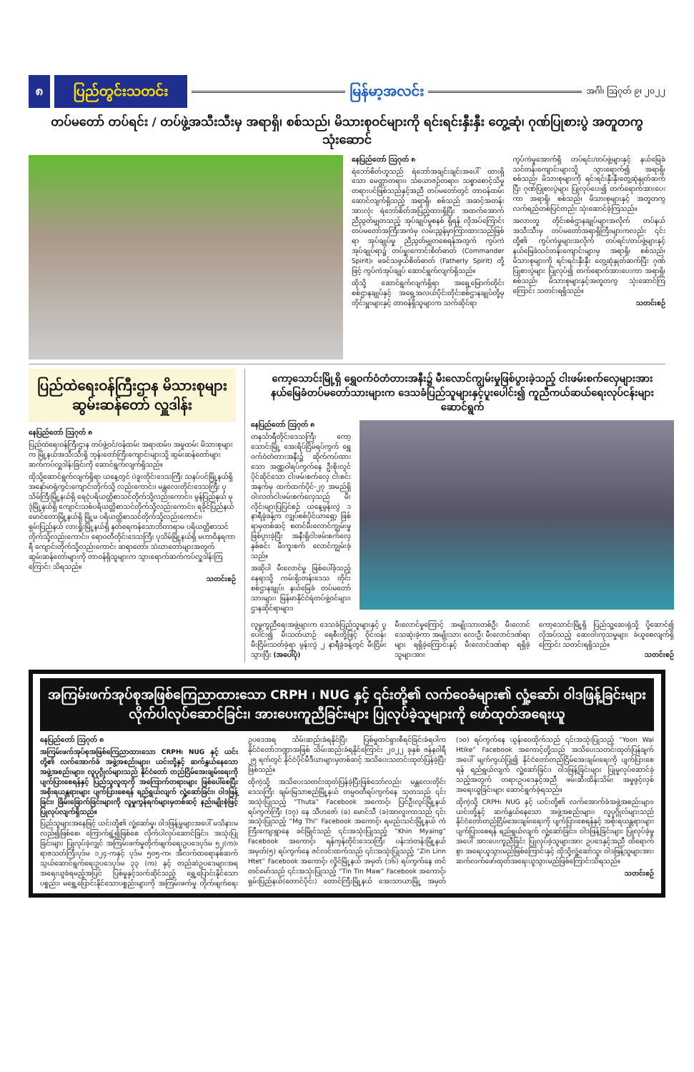၈ ပြည်တွင်းသတင်း
မြန်မာ့အလင်း
အင်္ဂါ၊ ဩဂုတ် ၉၊ ၂၀၂၂
တပ်မတော် တပ်ရင်း / တပ်ဖွဲ့အသီးသီးမှ အရာရှိ၊ စစ်သည်၊ မိသားစုဝင်များကို ရင်းရင်းနှီးနှီး တွေ့ဆုံ၊ ဂုဏ်ပြုစားပွဲ အတူတကွသုံးဆောင်
နေပြည်တော် ဩဂုတ် ၈
ရဲဘော်စိတ်ဟူသည် ရဲဘော်အချင်းချင်းအပေါ် ထားရှိသော မေတ္တာတရား၊ သံယောဇဉ်တရား၊ သစ္စာစောင့်သိမှု တရားပင်ဖြစ်သည်နှင့်အညီ တပ်မတော်တွင် တာဝန်ထမ်းဆောင်လျက်ရှိသည့် အရာရှိ၊ စစ်သည် အဆင့်အတန်းအားလုံး ရဲဘော်စိတ်အပြည့်ထားရှိပြီး အထက်အောက်ညီညွတ်မျှတသည့် အုပ်ချုပ်မှုစနစ် ရှိရန် လိုအပ်ကြောင်း တပ်မတော်အကြီးအကဲမှ လမ်းညွှန်မှာကြားထားသည်ဖြစ်ရာ အုပ်ချုပ်မှု ညီညွတ်မျှတစေရန်အတွက် ကွပ်ကဲအုပ်ချုပ်ရာ၌ တပ်မှူးကောင်းစိတ်ဓာတ် (Commander Spirit)၊ ဖခင်သဖွယ်စိတ်ဓာတ် (Fatherly Spirit) တို့ဖြင့် ကွပ်ကဲအုပ်ချုပ် ဆောင်ရွက်လျက်ရှိသည်။
ထိုသို့ ဆောင်ရွက်လျက်ရှိရာ အရှေ့မြောက်တိုင်းစစ်ဌာနချုပ်နှင့် အရှေ့အလယ်ပိုင်းတိုင်းစစ်ဌာနချုပ်တို့မှ တိုင်းမှူးများနှင့် တာဝန်ရှိသူများက သက်ဆိုင်ရာ
ကွပ်ကဲမှုအောက်ရှိ တပ်ရင်း/တပ်ဖွဲ့များနှင့် နယ်မြေခံသင်တန်းကျောင်းများသို့ သွားရောက်၍ အရာရှိ၊ စစ်သည်၊ မိသားစုများကို ရင်းရင်းနှီးနှီးတွေ့ဆုံနှုတ်ဆက်ပြီး ဂုဏ်ပြုစားပွဲများ ပြုလုပ်ပေး၍ တက်ရောက်အားပေးကာ အရာရှိ၊ စစ်သည်၊ မိသားစုများနှင့် အတူတကွလက်ရည်တစ်ပြင်တည်း သုံးဆောင်ခဲ့ကြသည်။
အလားတူ တိုင်းစစ်ဌာနချုပ်များအလိုက် တပ်နယ်အသီးသီးမှ တပ်မတော်အရာရှိကြီးများကလည်း ၎င်းတို့၏ ကွပ်ကဲမှုများအလိုက် တပ်ရင်း/တပ်ဖွဲ့များနှင့် နယ်မြေခံသင်တန်းကျောင်းများမှ အရာရှိ၊ စစ်သည်၊ မိသားစုများကို ရင်းရင်းနှီးနှီး တွေ့ဆုံနှုတ်ဆက်ပြီး ဂုဏ်ပြုစားပွဲများ ပြုလုပ်၍ တက်ရောက်အားပေးကာ အရာရှိ၊ စစ်သည်၊ မိသားစုများနှင့်အတူတကွ သုံးဆောင်ကြကြောင်း သတင်းရရှိသည်။
သတင်းစဉ်
ပြည်ထဲရေးဝန်ကြီးဌာန မိသားစုများ ဆွမ်းဆန်တော် လှူဒါန်း
နေပြည်တော် ဩဂုတ် ၈
ပြည်ထဲရေးဝန်ကြီးဌာန တပ်ဖွဲ့ဝင်/ဝန်ထမ်း အရာထမ်း၊ အမှုထမ်း မိသားစုများက မြို့နယ်အသီးသီးရှိ ဘုန်းတော်ကြီးကျောင်းများသို့ ဆွမ်းဆန်တော်များ ဆက်ကပ်လှူဒါန်းခြင်းကို ဆောင်ရွက်လျက်ရှိသည်။
ထိုသို့ဆောင်ရွက်လျက်ရှိရာ ယနေ့တွင် ပဲခူးတိုင်းဒေသကြီး သနပ်ပင်မြို့နယ်ရှိ အနော်မာရုံကွင်းကျောင်းတိုက်သို့ လည်းကောင်း၊ မန္တလေးတိုင်းဒေသကြီး ပုသိမ်ကြီးမြို့နယ်ရှိ ရေငုံပရိယတ္တိစာသင်တိုက်သို့လည်းကောင်း၊ မွန်ပြည်နယ် မုဒုံမြို့နယ်ရှိ ကျောင်းသစ်ပရိယတ္တိစာသင်တိုက်သို့လည်းကောင်း၊ ရခိုင်ပြည်နယ် မောင်တောမြို့နယ်ရှိ မြို့မ ပရိယတ္တိစာသင်တိုက်သို့လည်းကောင်း၊ ရှမ်းပြည်နယ် လားရှိုးမြို့နယ်ရှိ နတ်ရေကန်သောဘိတာရာမ ပရိယတ္တိစာသင်တိုက်သို့လည်းကောင်း၊ ရောဝတီတိုင်းဒေသကြီး ပုသိမ်မြို့နယ်ရှိ မဟာဝိနရကာရီ ကျောင်းတိုက်သို့လည်းကောင်း ဆရာတော်၊ သံဃာတော်များအတွက် ဆွမ်းဆန်တော်များကို တာဝန်ရှိသူများက သွားရောက်ဆက်ကပ်လှူဒါန်းကြကြောင်း သိရသည်။
သတင်းစဉ်
ကော့သောင်းမြို့ရှိ ရွှေဝက်ဝံတံတားအနီး၌ မီးလောင်ကျွမ်းမှုဖြစ်ပွားခဲ့သည့် ငါးဖမ်းစက်လှေများအား
နယ်မြေခံတပ်မတော်သားများက ဒေသခံပြည်သူများနှင့်ပူးပေါင်း၍ ကူညီကယ်ဆယ်ရေးလုပ်ငန်းများ ဆောင်ရွက်
နေပြည်တော် ဩဂုတ် ၈
တနင်္သာရီတိုင်းဒေသကြီး ကော့သောင်းမြို့ အေးရိပ်ငြိမ်ရပ်ကွက် ရွှေဝက်ဝံတံတားအနီး၌ ဆိုက်ကပ်ထားသော အဏ္ဏဝါရပ်ကွက်နေ ဦးစိုးလွင် ပိုင်ဆိုင်သော ငါးဖမ်းစက်လှေ ငါးစင်းအနက်မှ ထက်ထက်ပိုင်-၂၇ အမည်ရှိ ဝါးလတ်ငါးဖမ်းစက်လှေသည် မီးလိုင်းများပြပြင်စဉ် ယနေ့မွန်းလွဲ ၁ နာရီခွဲခန့်က လျှပ်စစ်ပိုင်ယာရှော့ ဖြစ်ရာမှတစ်ဆင့် စတင်မီးလောင်ကျွမ်းမှု ဖြစ်ပွားခဲ့ပြီး အနီးရှိငါးဖမ်းစက်လှေ နှစ်စင်း မီးကူးစက် လောင်ကျွမ်းခဲ့သည်။
အဆိုပါ မီးလောင်မှု ဖြစ်ပေါ်ခဲ့သည့် နေရာသို့ ကမ်းရိုးတန်းဒေသ တိုင်းစစ်ဌာနချုပ်၊ နယ်မြေခံ တပ်မတော်သားများ၊ မြန်မာနိုင်ငံရဲတပ်ဖွဲ့ဝင်များ၊ ဌာနဆိုင်ရာများ၊
လူမှုကူညီရေးအဖွဲ့များက ဒေသခံပြည်သူများနှင့် ပူပေါင်း၍ မီးသတ်ယာဉ် ရေစီးတို့ဖြင့် ဝိုင်းဝန်းမီးငြိမ်းသတ်ခဲ့ရာ မွန်းလွဲ ၂ နာရီခွဲခန့်တွင် မီးငြိမ်းသွားပြီး (အပေါ်ပုံ)
မီးလောင်မှုကြောင့် အမျိုးသားတစ်ဦး မီးလောင်သေဆုံးခဲ့ကာ အမျိုးသား လေးဦး မီးလောင်ဒဏ်ရာများ ရရှိခဲ့ကြောင်းနှင့် မီးလောင်ဒဏ်ရာ ရရှိခဲ့သူများအား
ကော့သောင်းမြို့ရှိ ပြည်သူ့ဆေးရုံသို့ ပို့ဆောင်၍ လိုအပ်သည့် ဆေးဝါးကုသမှုများ ခံယူစေလျက်ရှိကြောင်း သတင်းရရှိသည်။
သတင်းစဉ်
အကြမ်းဖက်အုပ်စုအဖြစ်ကြေညာထားသော CRPH ၊ NUG နှင့် ၎င်းတို့၏ လက်ဝေခံများ၏ လှုံ့ဆော်၊ ဝါဒဖြန့်ခြင်းများ
လိုက်ပါလုပ်ဆောင်ခြင်း၊ အားပေးကူညီခြင်းများ ပြုလုပ်ခဲ့သူများကို ဖော်ထုတ်အရေးယူ
နေပြည်တော် ဩဂုတ် ၈
အကြမ်းဖက်အုပ်စုအဖြစ်ကြေညာထားသော CRPH၊ NUG နှင့် ယင်းတို့၏ လက်အောက်ခံ အဖွဲ့အစည်းများ၊ ယင်းတို့နှင့် ဆက်နွှယ်နေသော အဖွဲ့အစည်းများ၊ လူပုဂ္ဂိုလ်များသည် နိုင်ငံတော် တည်ငြိမ်အေးချမ်းရေးကို ပျက်ပြားစေရန်နှင့် ပြည်သူလူထုကို အကြောက်တရားများ ဖြစ်ပေါ်စေပြီး အစိုးရယန္တရားများ ပျက်ပြားစေရန် ရည်ရွယ်လျက် လှုံ့ဆော်ခြင်း၊ ဝါဒဖြန့်ခြင်း၊ ခြိမ်းခြောက်ခြင်းများကို လူမှုကွန်ရက်များမှတစ်ဆင့် နည်းမျိုးစုံဖြင့် ပြုလုပ်လျက်ရှိသည်။
ပြည်သူများအနေဖြင့် ယင်းတို့၏ လှုံ့ဆော်မှု၊ ဝါဒဖြန့်မှုများအပေါ် မသိနားမလည်၍ဖြစ်စေ၊ ကြောက်ရွံ့၍ဖြစ်စေ လိုက်ပါလုပ်ဆောင်ခြင်း၊ အသုံးပြုခြင်းများ ပြုလုပ်ခဲ့လျှင် အကြမ်းဖက်မှုတိုက်ဖျက်ရေးဥပဒေပုဒ်မ ၅၂(က)၊ ရာဇသတ်ကြီးပုဒ်မ ၁၂၄-ကနှင့် ပုဒ်မ ၅၀၅-က၊ အီလက်ထရောနစ်ဆက်သွယ်ဆောင်ရွက်ရေးဥပဒေပုဒ်မ ၃၃ (က) နှင့် တည်ဆဲဥပဒေများအရ အရေးယူခံရမည့်အပြင် ပြစ်မှုနှင့်သက်ဆိုင်သည့် ရွှေ့ပြောင်းနိုင်သောပစ္စည်း၊ မရွှေ့ပြောင်းနိုင်သောပစ္စည်းများကို အကြမ်းဖက်မှု တိုက်ဖျက်ရေးဥပဒေအရ သိမ်းဆည်းခံရနိုင်ပြီး ပြစ်မှုထင်ရှားစီရင်ခြင်းခံရပါက နိုင်ငံတော်ဘဏ္ဍာအဖြစ် သိမ်းဆည်းခံရနိုင်ကြောင်း ၂၀၂၂ ခုနှစ် ဇန်နဝါရီ ၂၅ ရက်တွင် နိုင်ငံပိုင်မီဒီယာများမှတစ်ဆင့် အသိပေးသတင်းထုတ်ပြန်ခဲ့ပြီးဖြစ်သည်။
ထိုကဲ့သို့ အသိပေးသတင်းထုတ်ပြန်ခဲ့ပြီးဖြစ်သော်လည်း မန္တလေးတိုင်းဒေသကြီး ချမ်းမြသာစည်မြို့နယ် တမ္ပဝတီရပ်ကွက်နေ သုတသည် ၎င်းအသုံးပြုသည့် “Thuta” Facebook အကောင့်၊ ပြင်ဦးလွင်မြို့နယ် ရပ်ကွက်ကြီး (၁၇) နေ သီဟဇော် (ခ) မောင်သီ (ခ)အာလူးကာသည် ၎င်းအသုံးပြုသည့် “Mg Thi” Facebook အကောင့်၊ ရမည်းသင်းမြို့နယ် ကံကြီးကျေးရွာနေ ခင်မြိုင်သည် ၎င်းအသုံးပြုသည့် “Khin Myaing” Facebook အကောင့်၊ ရန်ကုန်တိုင်းဒေသကြီး ပန်းဘဲတန်းမြို့နယ် အမှတ်(၅) ရပ်ကွက်နေ ဇင်လင်းထက်သည် ၎င်းအသုံးပြုသည့် “Zin Linn Htet” Facebook အကောင့်၊ လှိုင်မြို့နယ် အမှတ် (၁၆) ရပ်ကွက်နေ တင်တင်မော်သည် ၎င်းအသုံးပြုသည့် “Tin Tin Maw” Facebook အကောင့်၊ ရှမ်းပြည်နယ်(တောင်ပိုင်း) တောင်ကြီးမြို့နယ် အေးသာယာမြို့ အမှတ် (၁၀) ရပ်ကွက်နေ ယွန်းဝေထိုက်သည် ၎င်းအသုံးပြုသည့် “Yoon Wai Htike” Facebook အကောင့်တို့သည် အသိပေးသတင်းထုတ်ပြန်ချက်အပေါ် မျက်ကွယ်ပြု၍ နိုင်ငံတော်တည်ငြိမ်အေးချမ်းရေးကို ပျက်ပြားစေရန် ရည်ရွယ်လျက် လှုံ့ဆော်ခြင်း၊ ဝါဒဖြန့်ခြင်းများ ပြုမူလုပ်ဆောင်ခဲ့သည့်အတွက် တရားဥပဒေနှင့်အညီ ဖမ်းဆီးထိန်းသိမ်း အမှုဖွင့်လှစ်အရေးယူခြင်းများ ဆောင်ရွက်ခဲ့ရသည်။
ထိုကဲ့သို့ CRPH၊ NUG နှင့် ယင်းတို့၏ လက်အောက်ခံအဖွဲ့အစည်းများ၊ ယင်းတို့နှင့် ဆက်နွှယ်နေသော အဖွဲ့အစည်းများ၊ လူပုဂ္ဂိုလ်များသည် နိုင်ငံတော်တည်ငြိမ်အေးချမ်းရေးကို ပျက်ပြားစေရန်နှင့် အစိုးရယန္တရားများ ပျက်ပြားစေရန် ရည်ရွယ်လျက် လှုံ့ဆော်ခြင်း၊ ဝါဒဖြန့်ခြင်းများ ပြုလုပ်ခဲ့မှုအပေါ် အားပေးကူညီခြင်း ပြုလုပ်ခဲ့သူများအား ဥပဒေနှင့်အညီ ထိရောက်စွာ အရေးယူသွားမည်ဖြစ်ကြောင်းနှင့် ထိုသို့လှုံ့ဆော်သူ၊ ဝါဒဖြန့်သူများအား ဆက်လက်ဖော်ထုတ်အရေးယူသွားမည်ဖြစ်ကြောင်းသိရသည်။
သတင်းစဉ်